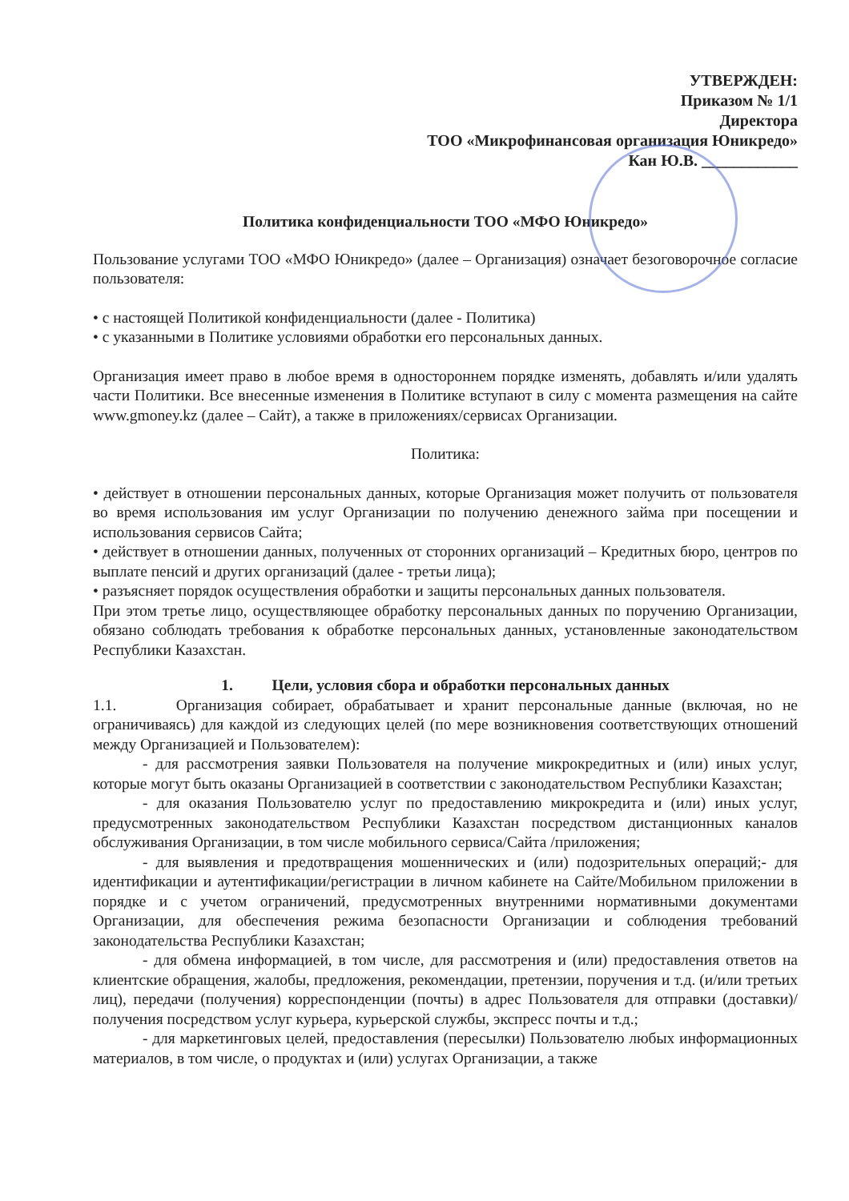УТВЕРЖДЕН:
Приказом № 1/1
Директора
ТОО «Микрофинансовая организация Юникредо»
Кан Ю.В. ____________
Политика конфиденциальности ТОО «МФО Юникредо»
Пользование услугами ТОО «МФО Юникредо» (далее – Организация) означает безоговорочное согласие пользователя:
• с настоящей Политикой конфиденциальности (далее - Политика)
• с указанными в Политике условиями обработки его персональных данных.
Организация имеет право в любое время в одностороннем порядке изменять, добавлять и/или удалять части Политики. Все внесенные изменения в Политике вступают в силу с момента размещения на сайте www.gmoney.kz (далее – Сайт), а также в приложениях/сервисах Организации.
Политика:
• действует в отношении персональных данных, которые Организация может получить от пользователя во время использования им услуг Организации по получению денежного займа при посещении и использования сервисов Сайта;
• действует в отношении данных, полученных от сторонних организаций – Кредитных бюро, центров по выплате пенсий и других организаций (далее - третьи лица);
• разъясняет порядок осуществления обработки и защиты персональных данных пользователя.
При этом третье лицо, осуществляющее обработку персональных данных по поручению Организации, обязано соблюдать требования к обработке персональных данных, установленные законодательством Республики Казахстан.
1. Цели, условия сбора и обработки персональных данных
1.1. Организация собирает, обрабатывает и хранит персональные данные (включая, но не ограничиваясь) для каждой из следующих целей (по мере возникновения соответствующих отношений между Организацией и Пользователем):
- для рассмотрения заявки Пользователя на получение микрокредитных и (или) иных услуг, которые могут быть оказаны Организацией в соответствии с законодательством Республики Казахстан;
- для оказания Пользователю услуг по предоставлению микрокредита и (или) иных услуг, предусмотренных законодательством Республики Казахстан посредством дистанционных каналов обслуживания Организации, в том числе мобильного сервиса/Сайта /приложения;
- для выявления и предотвращения мошеннических и (или) подозрительных операций;- для идентификации и аутентификации/регистрации в личном кабинете на Сайте/Мобильном приложении в порядке и с учетом ограничений, предусмотренных внутренними нормативными документами Организации, для обеспечения режима безопасности Организации и соблюдения требований законодательства Республики Казахстан;
- для обмена информацией, в том числе, для рассмотрения и (или) предоставления ответов на клиентские обращения, жалобы, предложения, рекомендации, претензии, поручения и т.д. (и/или третьих лиц), передачи (получения) корреспонденции (почты) в адрес Пользователя для отправки (доставки)/получения посредством услуг курьера, курьерской службы, экспресс почты и т.д.;
- для маркетинговых целей, предоставления (пересылки) Пользователю любых информационных материалов, в том числе, о продуктах и (или) услугах Организации, а также